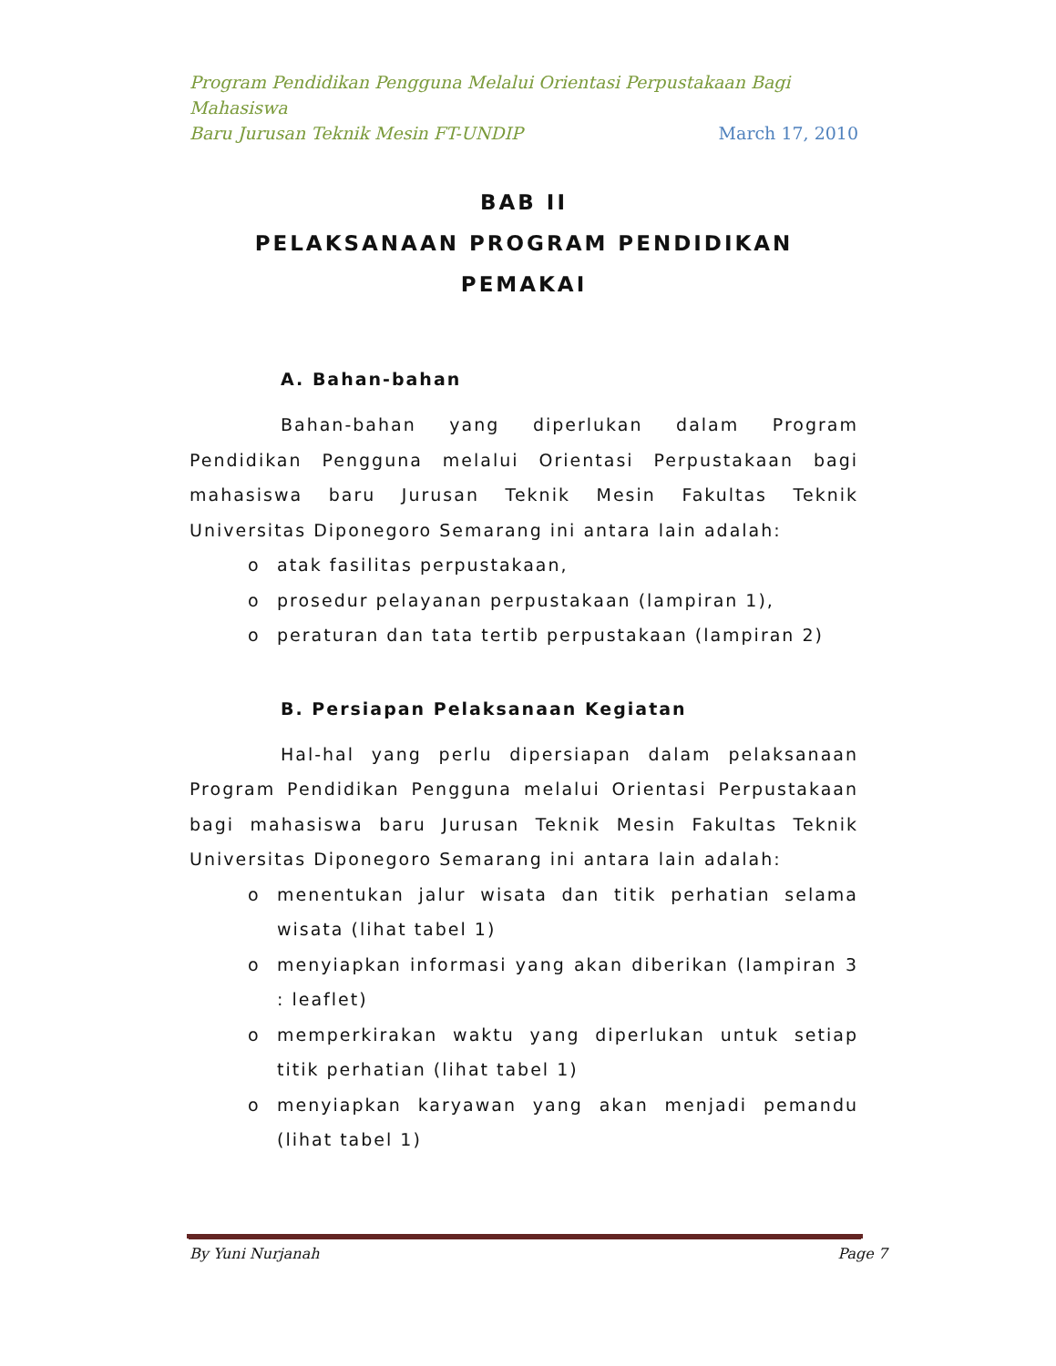Program Pendidikan Pengguna Melalui Orientasi Perpustakaan Bagi Mahasiswa
Baru Jurusan Teknik Mesin FT-UNDIP March 17, 2010
BAB II
PELAKSANAAN PROGRAM PENDIDIKAN PEMAKAI
A. Bahan-bahan
Bahan-bahan yang diperlukan dalam Program Pendidikan Pengguna melalui Orientasi Perpustakaan bagi mahasiswa baru Jurusan Teknik Mesin Fakultas Teknik Universitas Diponegoro Semarang ini antara lain adalah:
o atak fasilitas perpustakaan,
o prosedur pelayanan perpustakaan (lampiran 1),
o peraturan dan tata tertib perpustakaan (lampiran 2)
B. Persiapan Pelaksanaan Kegiatan
Hal-hal yang perlu dipersiapan dalam pelaksanaan Program Pendidikan Pengguna melalui Orientasi Perpustakaan bagi mahasiswa baru Jurusan Teknik Mesin Fakultas Teknik Universitas Diponegoro Semarang ini antara lain adalah:
o menentukan jalur wisata dan titik perhatian selama wisata (lihat tabel 1)
o menyiapkan informasi yang akan diberikan (lampiran 3 : leaflet)
o memperkirakan waktu yang diperlukan untuk setiap titik perhatian (lihat tabel 1)
o menyiapkan karyawan yang akan menjadi pemandu (lihat tabel 1)
By Yuni Nurjanah Page 7